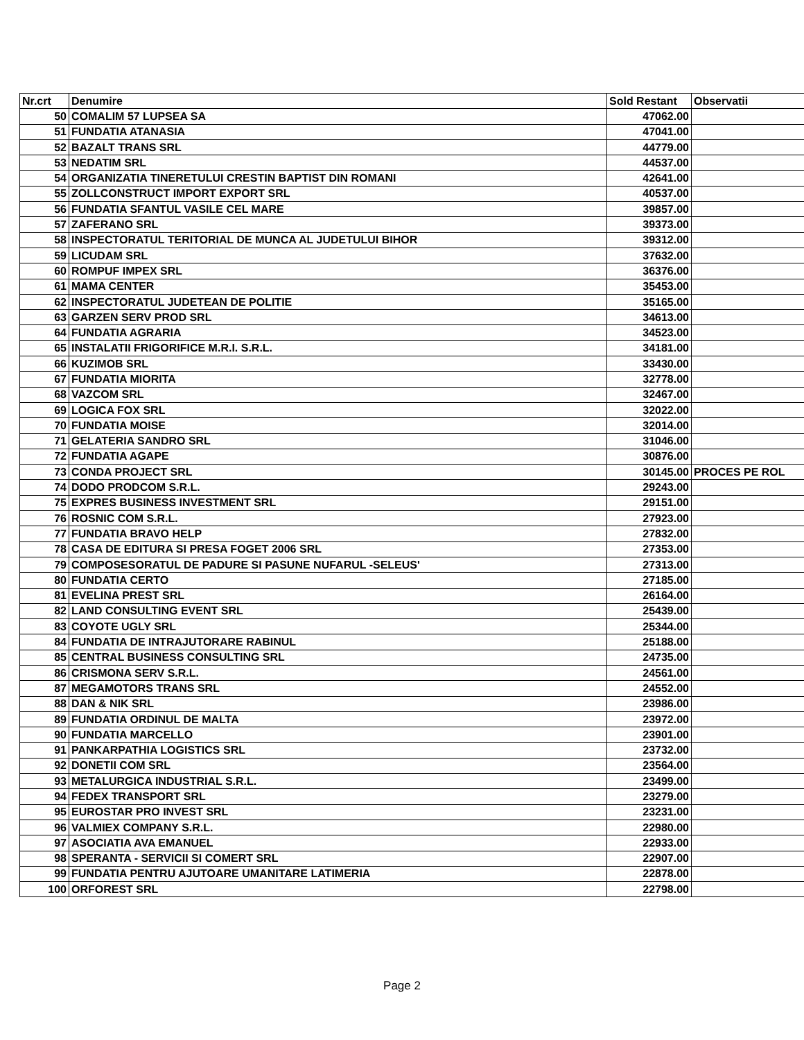| Nr.crt | Denumire | Sold Restant | Observatii |
| --- | --- | --- | --- |
| 50 | COMALIM 57 LUPSEA SA | 47062.00 | |
| 51 | FUNDATIA ATANASIA | 47041.00 | |
| 52 | BAZALT TRANS SRL | 44779.00 | |
| 53 | NEDATIM SRL | 44537.00 | |
| 54 | ORGANIZATIA TINERETULUI CRESTIN BAPTIST DIN ROMANI | 42641.00 | |
| 55 | ZOLLCONSTRUCT IMPORT EXPORT SRL | 40537.00 | |
| 56 | FUNDATIA SFANTUL VASILE CEL MARE | 39857.00 | |
| 57 | ZAFERANO SRL | 39373.00 | |
| 58 | INSPECTORATUL TERITORIAL DE MUNCA AL JUDETULUI BIHOR | 39312.00 | |
| 59 | LICUDAM SRL | 37632.00 | |
| 60 | ROMPUF IMPEX SRL | 36376.00 | |
| 61 | MAMA CENTER | 35453.00 | |
| 62 | INSPECTORATUL JUDETEAN DE POLITIE | 35165.00 | |
| 63 | GARZEN SERV PROD SRL | 34613.00 | |
| 64 | FUNDATIA AGRARIA | 34523.00 | |
| 65 | INSTALATII FRIGORIFICE M.R.I. S.R.L. | 34181.00 | |
| 66 | KUZIMOB SRL | 33430.00 | |
| 67 | FUNDATIA MIORITA | 32778.00 | |
| 68 | VAZCOM SRL | 32467.00 | |
| 69 | LOGICA FOX SRL | 32022.00 | |
| 70 | FUNDATIA MOISE | 32014.00 | |
| 71 | GELATERIA SANDRO SRL | 31046.00 | |
| 72 | FUNDATIA AGAPE | 30876.00 | |
| 73 | CONDA PROJECT SRL | 30145.00 | PROCES PE ROL |
| 74 | DODO PRODCOM S.R.L. | 29243.00 | |
| 75 | EXPRES BUSINESS INVESTMENT SRL | 29151.00 | |
| 76 | ROSNIC COM S.R.L. | 27923.00 | |
| 77 | FUNDATIA BRAVO HELP | 27832.00 | |
| 78 | CASA DE EDITURA SI PRESA FOGET 2006 SRL | 27353.00 | |
| 79 | COMPOSESORATUL DE PADURE SI PASUNE NUFARUL -SELEUS' | 27313.00 | |
| 80 | FUNDATIA CERTO | 27185.00 | |
| 81 | EVELINA PREST SRL | 26164.00 | |
| 82 | LAND CONSULTING EVENT SRL | 25439.00 | |
| 83 | COYOTE UGLY SRL | 25344.00 | |
| 84 | FUNDATIA DE INTRAJUTORARE RABINUL | 25188.00 | |
| 85 | CENTRAL BUSINESS CONSULTING SRL | 24735.00 | |
| 86 | CRISMONA SERV S.R.L. | 24561.00 | |
| 87 | MEGAMOTORS TRANS SRL | 24552.00 | |
| 88 | DAN & NIK SRL | 23986.00 | |
| 89 | FUNDATIA ORDINUL DE MALTA | 23972.00 | |
| 90 | FUNDATIA MARCELLO | 23901.00 | |
| 91 | PANKARPATHIA LOGISTICS SRL | 23732.00 | |
| 92 | DONETII COM SRL | 23564.00 | |
| 93 | METALURGICA INDUSTRIAL S.R.L. | 23499.00 | |
| 94 | FEDEX TRANSPORT SRL | 23279.00 | |
| 95 | EUROSTAR PRO INVEST SRL | 23231.00 | |
| 96 | VALMIEX COMPANY S.R.L. | 22980.00 | |
| 97 | ASOCIATIA AVA EMANUEL | 22933.00 | |
| 98 | SPERANTA - SERVICII SI COMERT SRL | 22907.00 | |
| 99 | FUNDATIA PENTRU AJUTOARE UMANITARE LATIMERIA | 22878.00 | |
| 100 | ORFOREST SRL | 22798.00 | |
Page 2